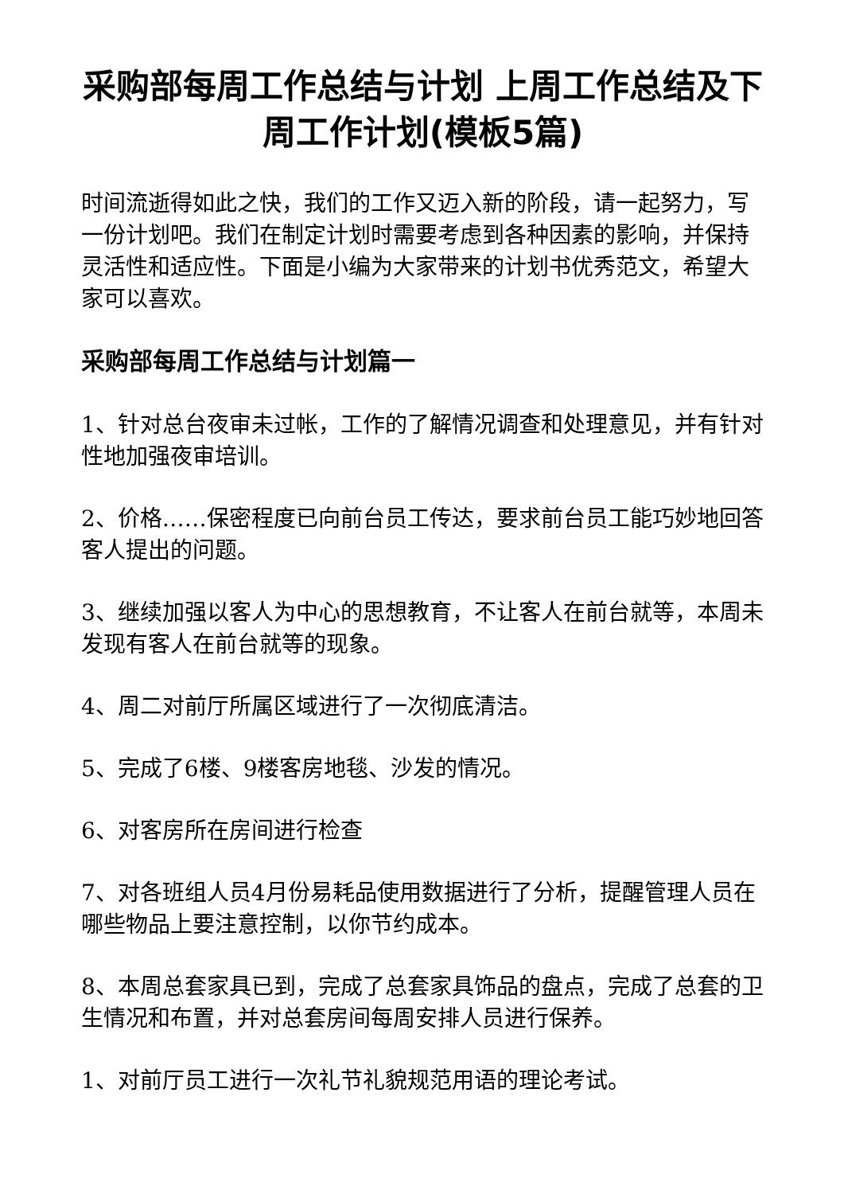采购部每周工作总结与计划 上周工作总结及下周工作计划(模板5篇)
时间流逝得如此之快，我们的工作又迈入新的阶段，请一起努力，写一份计划吧。我们在制定计划时需要考虑到各种因素的影响，并保持灵活性和适应性。下面是小编为大家带来的计划书优秀范文，希望大家可以喜欢。
采购部每周工作总结与计划篇一
1、针对总台夜审未过帐，工作的了解情况调查和处理意见，并有针对性地加强夜审培训。
2、价格……保密程度已向前台员工传达，要求前台员工能巧妙地回答客人提出的问题。
3、继续加强以客人为中心的思想教育，不让客人在前台就等，本周未发现有客人在前台就等的现象。
4、周二对前厅所属区域进行了一次彻底清洁。
5、完成了6楼、9楼客房地毯、沙发的情况。
6、对客房所在房间进行检查
7、对各班组人员4月份易耗品使用数据进行了分析，提醒管理人员在哪些物品上要注意控制，以你节约成本。
8、本周总套家具已到，完成了总套家具饰品的盘点，完成了总套的卫生情况和布置，并对总套房间每周安排人员进行保养。
1、对前厅员工进行一次礼节礼貌规范用语的理论考试。